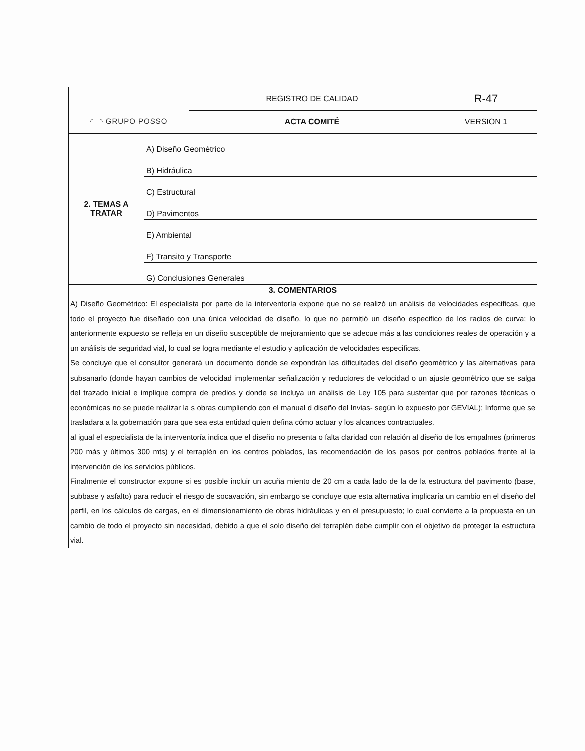| ◜‾‾◝ GRUPO POSSO | REGISTRO DE CALIDAD | R-47 |
| | ACTA COMITÉ | VERSION 1 |
| 2. TEMAS A TRATAR | A) Diseño Geométrico |
| | B) Hidráulica |
| | C) Estructural |
| | D) Pavimentos |
| | E) Ambiental |
| | F) Transito y Transporte |
| | G) Conclusiones Generales |
| 3. COMENTARIOS |
| A) Diseño Geométrico: El especialista por parte de la interventoría expone que no se realizó un análisis de velocidades especificas, que todo el proyecto fue diseñado con una única velocidad de diseño, lo que no permitió un diseño especifico de los radios de curva; lo anteriormente expuesto se refleja en un diseño susceptible de mejoramiento que se adecue más a las condiciones reales de operación y a un análisis de seguridad vial, lo cual se logra mediante el estudio y aplicación de velocidades especificas. Se concluye que el consultor generará un documento donde se expondrán las dificultades del diseño geométrico y las alternativas para subsanarlo (donde hayan cambios de velocidad implementar señalización y reductores de velocidad o un ajuste geométrico que se salga del trazado inicial e implique compra de predios y donde se incluya un análisis de Ley 105 para sustentar que por razones técnicas o económicas no se puede realizar la s obras cumpliendo con el manual d diseño del Invias- según lo expuesto por GEVIAL); Informe que se trasladara a la gobernación para que sea esta entidad quien defina cómo actuar y los alcances contractuales. al igual el especialista de la interventoría indica que el diseño no presenta o falta claridad con relación al diseño de los empalmes (primeros 200 más y últimos 300 mts) y el terraplén en los centros poblados, las recomendación de los pasos por centros poblados frente al la intervención de los servicios públicos. Finalmente el constructor expone si es posible incluir un acuña miento de 20 cm a cada lado de la de la estructura del pavimento (base, subbase y asfalto) para reducir el riesgo de socavación, sin embargo se concluye que esta alternativa implicaría un cambio en el diseño del perfil, en los cálculos de cargas, en el dimensionamiento de obras hidráulicas y en el presupuesto; lo cual convierte a la propuesta en un cambio de todo el proyecto sin necesidad, debido a que el solo diseño del terraplén debe cumplir con el objetivo de proteger la estructura vial. |